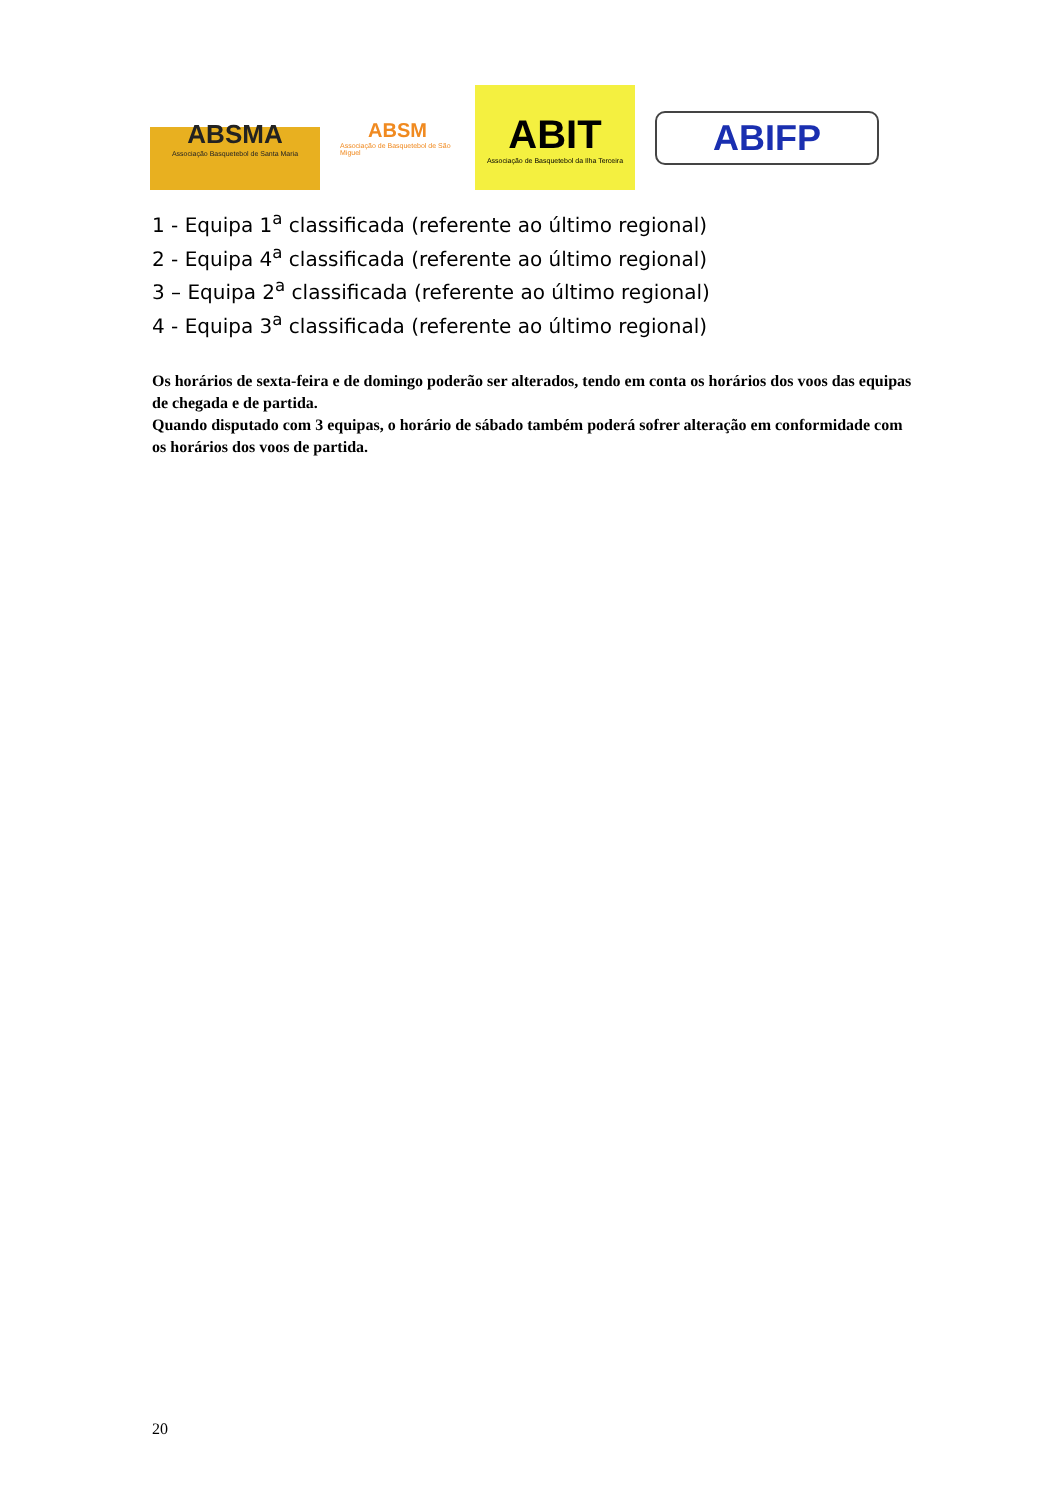ABSMA
Associação Basquetebol de Santa Maria
ABSM
Associação de Basquetebol de São Miguel
ABIT
Associação de Basquetebol da Ilha Terceira
ABIFP
1 - Equipa 1<sup>a</sup> classificada (referente ao último regional)
2 - Equipa 4<sup>a</sup> classificada (referente ao último regional)
3 – Equipa 2<sup>a</sup> classificada (referente ao último regional)
4 - Equipa 3<sup>a</sup> classificada (referente ao último regional)
Os horários de sexta-feira e de domingo poderão ser alterados, tendo em conta os horários dos voos das equipas de chegada e de partida.
Quando disputado com 3 equipas, o horário de sábado também poderá sofrer alteração em conformidade com os horários dos voos de partida.
20